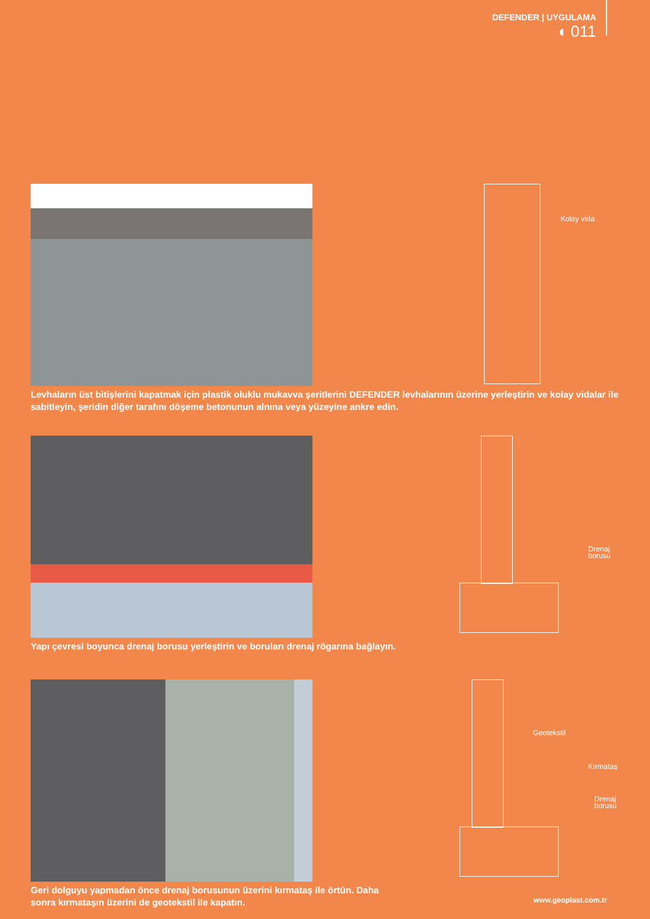DEFENDER | UYGULAMA
◖ 011
Kolay vida
Levhaların üst bitişlerini kapatmak için plastik oluklu mukavva şeritlerini DEFENDER levhalarının üzerine yerleştirin ve kolay vidalar ile sabitleyin, şeridin diğer tarafını döşeme betonunun alnına veya yüzeyine ankre edin.
Drenaj
borusu
Yapı çevresi boyunca drenaj borusu yerleştirin ve boruları drenaj rögarına bağlayın.
Geotekstil
Kırmataş
Drenaj
borusu
Geri dolguyu yapmadan önce drenaj borusunun üzerini kırmataş ile örtün. Daha
sonra kırmataşın üzerini de geotekstil ile kapatın.
www.geoplast.com.tr